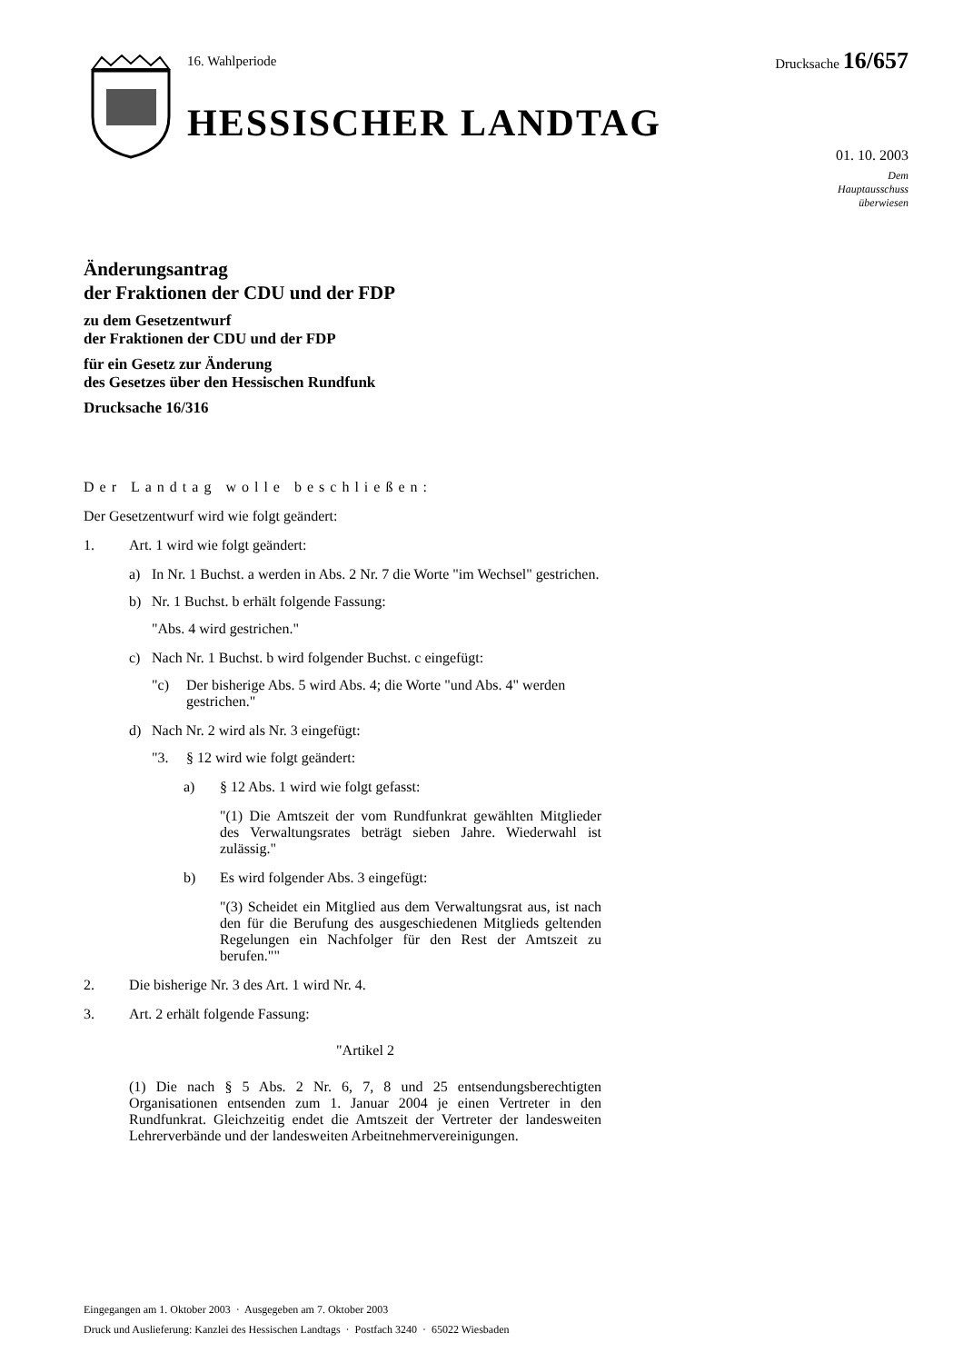16. Wahlperiode
HESSISCHER LANDTAG
Drucksache 16/657
01. 10. 2003
Dem
Hauptausschuss
überwiesen
Änderungsantrag
der Fraktionen der CDU und der FDP
zu dem Gesetzentwurf
der Fraktionen der CDU und der FDP
für ein Gesetz zur Änderung
des Gesetzes über den Hessischen Rundfunk
Drucksache 16/316
Der Landtag wolle beschließen:
Der Gesetzentwurf wird wie folgt geändert:
1. Art. 1 wird wie folgt geändert:
a) In Nr. 1 Buchst. a werden in Abs. 2 Nr. 7 die Worte "im Wechsel" gestrichen.
b) Nr. 1 Buchst. b erhält folgende Fassung:
"Abs. 4 wird gestrichen."
c) Nach Nr. 1 Buchst. b wird folgender Buchst. c eingefügt:
"c)
Der bisherige Abs. 5 wird Abs. 4; die Worte "und Abs. 4" werden gestrichen."
d) Nach Nr. 2 wird als Nr. 3 eingefügt:
"3.
§ 12 wird wie folgt geändert:
a)
§ 12 Abs. 1 wird wie folgt gefasst:
"(1) Die Amtszeit der vom Rundfunkrat gewählten Mitglieder des Verwaltungsrates beträgt sieben Jahre. Wiederwahl ist zulässig."
b)
Es wird folgender Abs. 3 eingefügt:
"(3) Scheidet ein Mitglied aus dem Verwaltungsrat aus, ist nach den für die Berufung des ausgeschiedenen Mitglieds geltenden Regelungen ein Nachfolger für den Rest der Amtszeit zu berufen.""
2. Die bisherige Nr. 3 des Art. 1 wird Nr. 4.
3. Art. 2 erhält folgende Fassung:
"Artikel 2
(1) Die nach § 5 Abs. 2 Nr. 6, 7, 8 und 25 entsendungsberechtigten Organisationen entsenden zum 1. Januar 2004 je einen Vertreter in den Rundfunkrat. Gleichzeitig endet die Amtszeit der Vertreter der landesweiten Lehrerverbände und der landesweiten Arbeitnehmervereinigungen.
Eingegangen am 1. Oktober 2003 · Ausgegeben am 7. Oktober 2003
Druck und Auslieferung: Kanzlei des Hessischen Landtags · Postfach 3240 · 65022 Wiesbaden